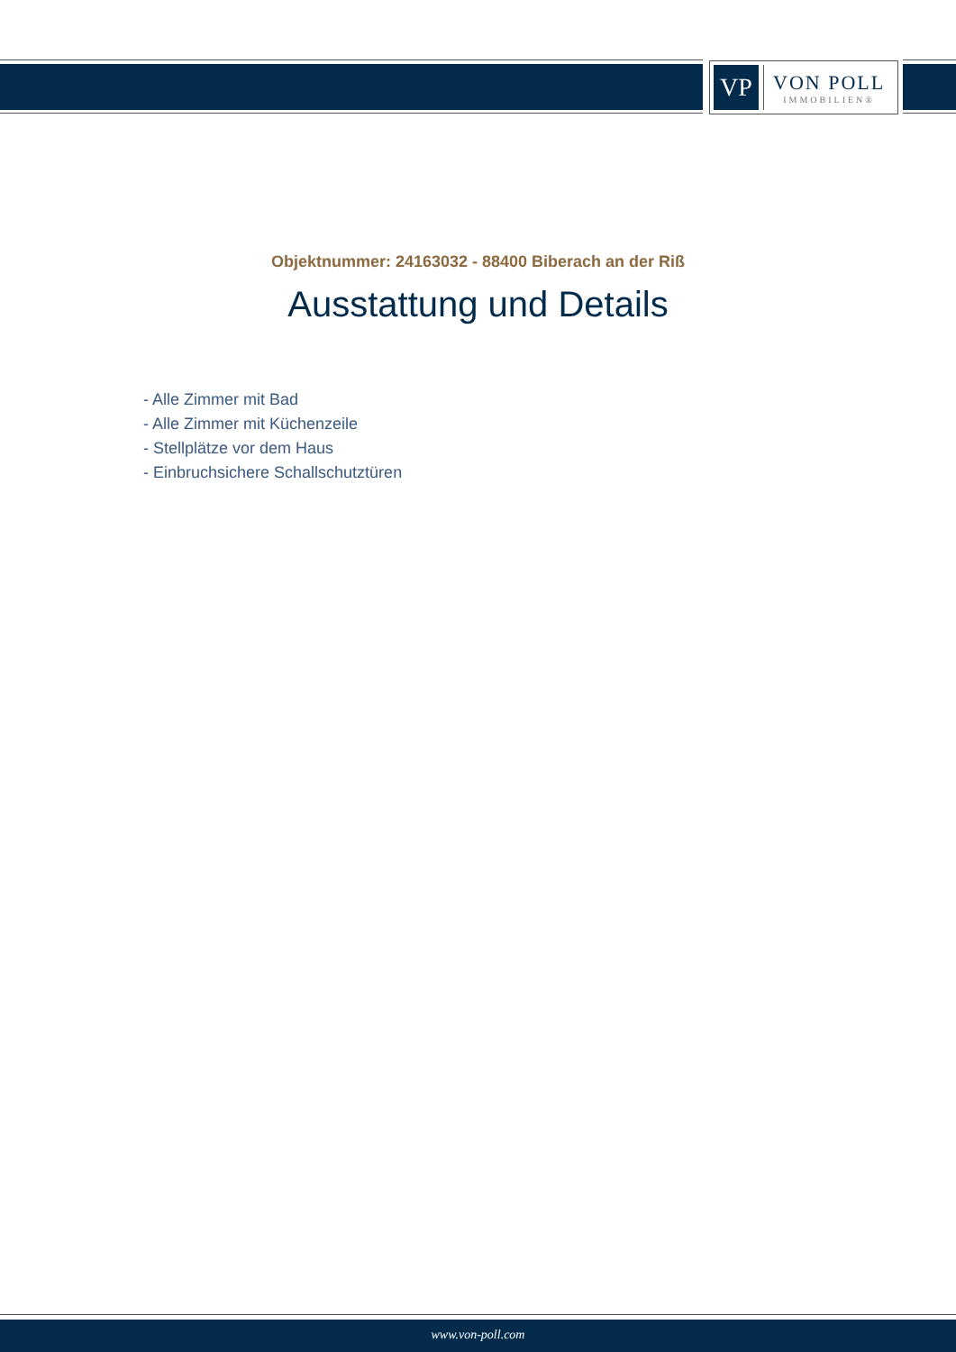VP
VON POLL
IMMOBILIEN®
Objektnummer: 24163032 - 88400 Biberach an der Riß
Ausstattung und Details
- Alle Zimmer mit Bad
- Alle Zimmer mit Küchenzeile
- Stellplätze vor dem Haus
- Einbruchsichere Schallschutztüren
www.von-poll.com